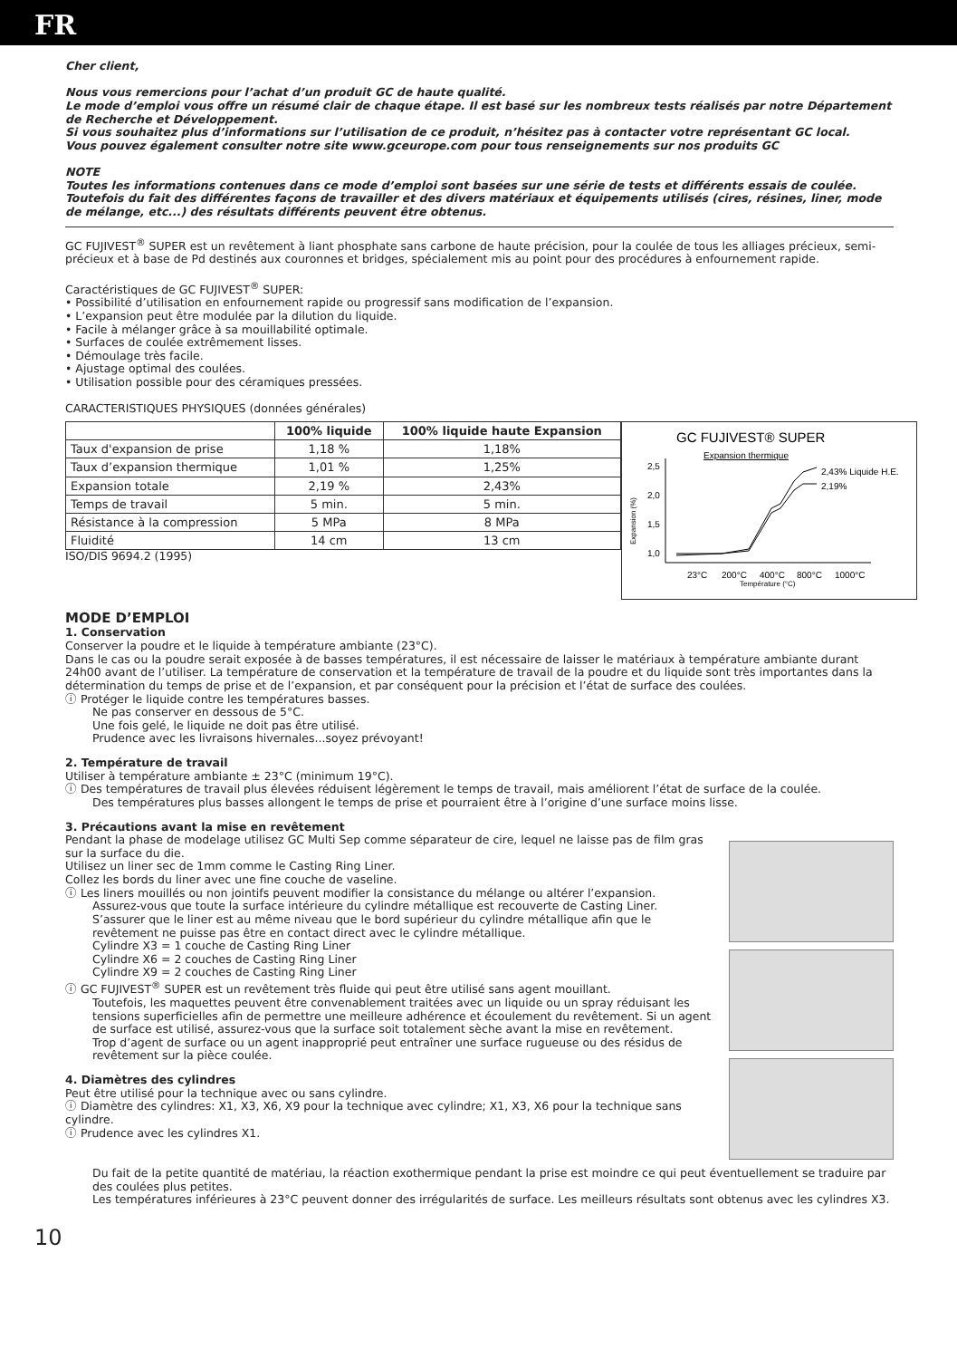FR
Cher client,
Nous vous remercions pour l’achat d’un produit GC de haute qualité.
Le mode d’emploi vous offre un résumé clair de chaque étape. Il est basé sur les nombreux tests réalisés par notre Département de Recherche et Développement.
Si vous souhaitez plus d’informations sur l’utilisation de ce produit, n’hésitez pas à contacter votre représentant GC local.
Vous pouvez également consulter notre site www.gceurope.com pour tous renseignements sur nos produits GC
NOTE
Toutes les informations contenues dans ce mode d’emploi sont basées sur une série de tests et différents essais de coulée. Toutefois du fait des différentes façons de travailler et des divers matériaux et équipements utilisés (cires, résines, liner, mode de mélange, etc...) des résultats différents peuvent être obtenus.
GC FUJIVEST<sup>®</sup> SUPER est un revêtement à liant phosphate sans carbone de haute précision, pour la coulée de tous les alliages précieux, semi-précieux et à base de Pd destinés aux couronnes et bridges, spécialement mis au point pour des procédures à enfournement rapide.
Caractéristiques de GC FUJIVEST<sup>®</sup> SUPER:
• Possibilité d’utilisation en enfournement rapide ou progressif sans modification de l’expansion.
• L’expansion peut être modulée par la dilution du liquide.
• Facile à mélanger grâce à sa mouillabilité optimale.
• Surfaces de coulée extrêmement lisses.
• Démoulage très facile.
• Ajustage optimal des coulées.
• Utilisation possible pour des céramiques pressées.
CARACTERISTIQUES PHYSIQUES (données générales)
| | 100% liquide | 100% liquide haute Expansion |
| --- | --- | --- |
| Taux d'expansion de prise | 1,18 % | 1,18% |
| Taux d’expansion thermique | 1,01 % | 1,25% |
| Expansion totale | 2,19 % | 2,43% |
| Temps de travail | 5 min. | 5 min. |
| Résistance à la compression | 5 MPa | 8 MPa |
| Fluidité | 14 cm | 13 cm |
ISO/DIS 9694.2 (1995)
GC FUJIVEST® SUPER
Expansion thermique
2,5
2,0
1,5
1,0
Expansion (%)
2,43% Liquide H.E.
2,19%
23°C
200°C
400°C
800°C
1000°C
Température (°C)
MODE D’EMPLOI
1. Conservation
Conserver la poudre et le liquide à température ambiante (23°C).
Dans le cas ou la poudre serait exposée à de basses températures, il est nécessaire de laisser le matériaux à température ambiante durant 24h00 avant de l’utiliser. La température de conservation et la température de travail de la poudre et du liquide sont très importantes dans la détermination du temps de prise et de l’expansion, et par conséquent pour la précision et l’état de surface des coulées.
ⓘ Protéger le liquide contre les températures basses.
Ne pas conserver en dessous de 5°C.
Une fois gelé, le liquide ne doit pas être utilisé.
Prudence avec les livraisons hivernales...soyez prévoyant!
2. Température de travail
Utiliser à température ambiante ± 23°C (minimum 19°C).
ⓘ Des températures de travail plus élevées réduisent légèrement le temps de travail, mais améliorent l’état de surface de la coulée.
Des températures plus basses allongent le temps de prise et pourraient être à l’origine d’une surface moins lisse.
3. Précautions avant la mise en revêtement
Pendant la phase de modelage utilisez GC Multi Sep comme séparateur de cire, lequel ne laisse pas de film gras sur la surface du die.
Utilisez un liner sec de 1mm comme le Casting Ring Liner.
Collez les bords du liner avec une fine couche de vaseline.
ⓘ Les liners mouillés ou non jointifs peuvent modifier la consistance du mélange ou altérer l’expansion.
Assurez-vous que toute la surface intérieure du cylindre métallique est recouverte de Casting Liner.
S’assurer que le liner est au même niveau que le bord supérieur du cylindre métallique afin que le revêtement ne puisse pas être en contact direct avec le cylindre métallique.
Cylindre X3 = 1 couche de Casting Ring Liner
Cylindre X6 = 2 couches de Casting Ring Liner
Cylindre X9 = 2 couches de Casting Ring Liner
ⓘ GC FUJIVEST<sup>®</sup> SUPER est un revêtement très fluide qui peut être utilisé sans agent mouillant.
Toutefois, les maquettes peuvent être convenablement traitées avec un liquide ou un spray réduisant les tensions superficielles afin de permettre une meilleure adhérence et écoulement du revêtement. Si un agent de surface est utilisé, assurez-vous que la surface soit totalement sèche avant la mise en revêtement.
Trop d’agent de surface ou un agent inapproprié peut entraîner une surface rugueuse ou des résidus de revêtement sur la pièce coulée.
4. Diamètres des cylindres
Peut être utilisé pour la technique avec ou sans cylindre.
ⓘ Diamètre des cylindres: X1, X3, X6, X9 pour la technique avec cylindre; X1, X3, X6 pour la technique sans cylindre.
ⓘ Prudence avec les cylindres X1.
Du fait de la petite quantité de matériau, la réaction exothermique pendant la prise est moindre ce qui peut éventuellement se traduire par des coulées plus petites.
Les températures inférieures à 23°C peuvent donner des irrégularités de surface. Les meilleurs résultats sont obtenus avec les cylindres X3.
10